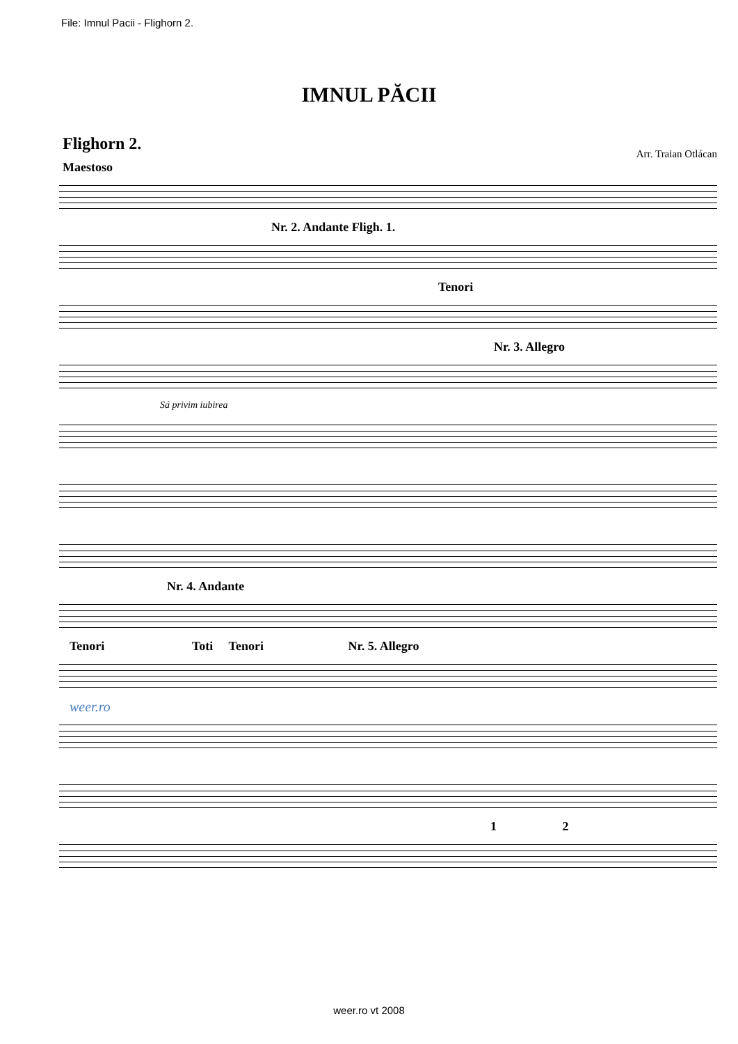File: Imnul Pacii - Flighorn 2.
IMNUL PĂCII
Flighorn 2. Arr. Traian Otlácan
Maestoso
Nr. 2. Andante Fligh. 1.
Tenori
Nr. 3. Allegro
Sá privim iubirea
Nr. 4. Andante
Tenori Toti Tenori Nr. 5. Allegro
weer.ro
1 2
weer.ro vt 2008